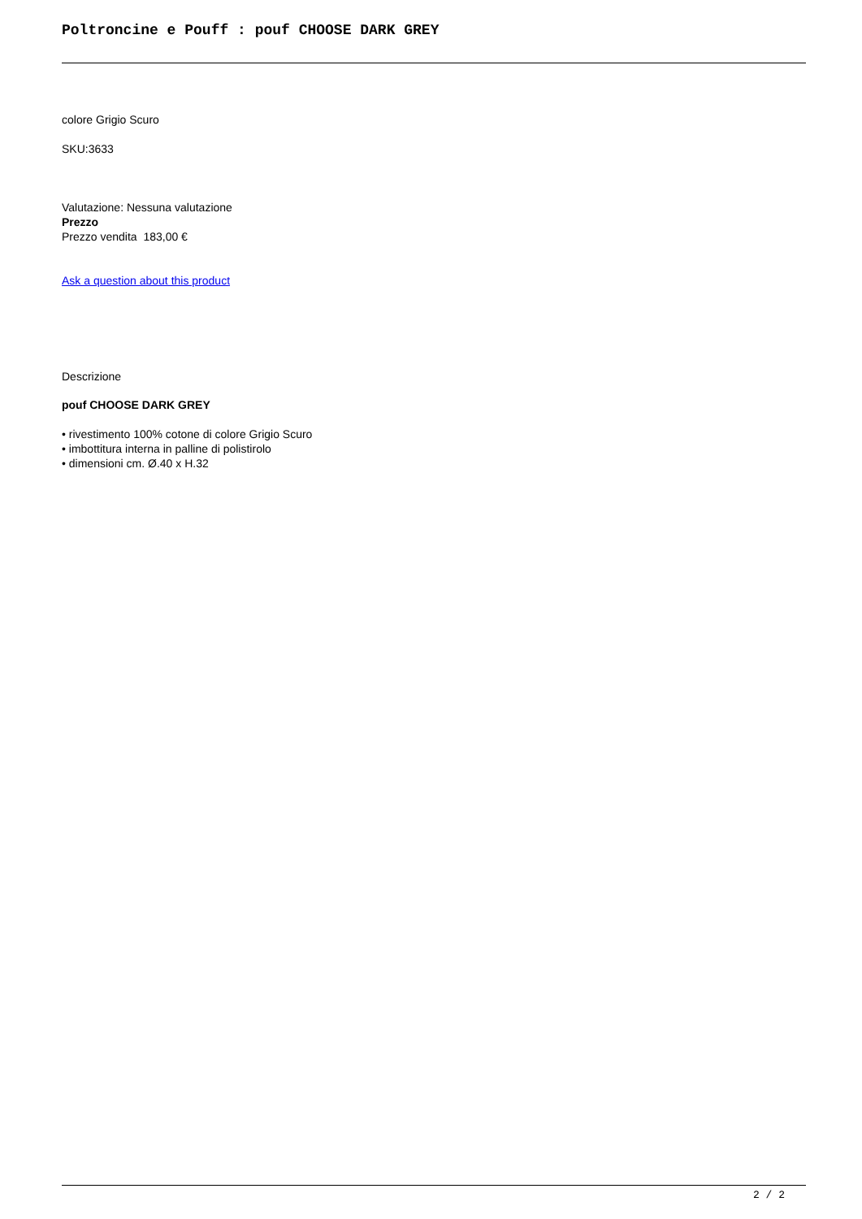Poltroncine e Pouff : pouf CHOOSE DARK GREY
colore Grigio Scuro
SKU:3633
Valutazione: Nessuna valutazione
Prezzo
Prezzo vendita 183,00 €
Ask a question about this product
Descrizione
pouf CHOOSE DARK GREY
• rivestimento 100% cotone di colore Grigio Scuro
• imbottitura interna in palline di polistirolo
• dimensioni cm. Ø.40 x H.32
2 / 2